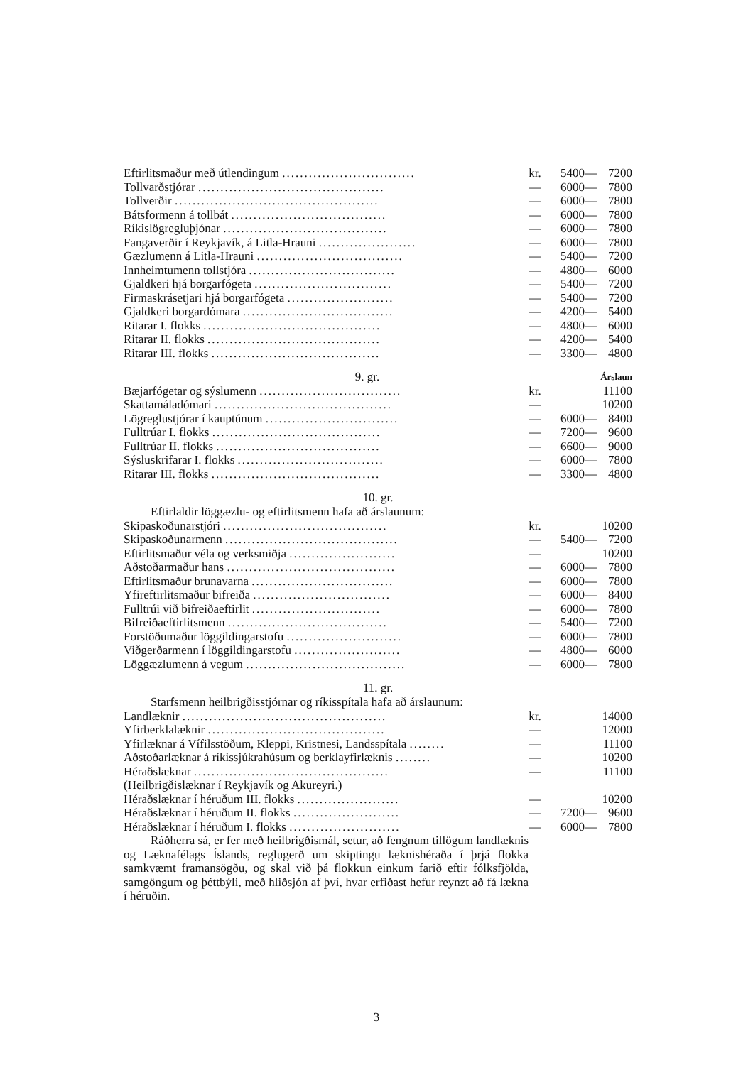| Eftirlitsmaður með útlendingum .............................. | kr. | 5400 | — | 7200 |
| Tollvarðstjórar .......................................... | — | 6000 | — | 7800 |
| Tollverðir .............................................. | — | 6000 | — | 7800 |
| Bátsformenn á tollbát ................................... | — | 6000 | — | 7800 |
| Ríkislögregluþjónar ..................................... | — | 6000 | — | 7800 |
| Fangaverðir í Reykjavík, á Litla-Hrauni ...................... | — | 6000 | — | 7800 |
| Gæzlumenn á Litla-Hrauni ................................. | — | 5400 | — | 7200 |
| Innheimtumenn tollstjóra ................................. | — | 4800 | — | 6000 |
| Gjaldkeri hjá borgarfógeta ............................... | — | 5400 | — | 7200 |
| Firmaskrásetjari hjá borgarfógeta ........................ | — | 5400 | — | 7200 |
| Gjaldkeri borgardómara .................................. | — | 4200 | — | 5400 |
| Ritarar I. flokks ........................................ | — | 4800 | — | 6000 |
| Ritarar II. flokks ....................................... | — | 4200 | — | 5400 |
| Ritarar III. flokks ...................................... | — | 3300 | — | 4800 |
| 9. gr. | Árslaun |
| Bæjarfógetar og sýslumenn ................................ | kr. | | | 11100 |
| Skattamáladómari ........................................ | — | | | 10200 |
| Lögreglustjórar í kauptúnum .............................. | — | 6000 | — | 8400 |
| Fulltrúar I. flokks ...................................... | — | 7200 | — | 9600 |
| Fulltrúar II. flokks ..................................... | — | 6600 | — | 9000 |
| Sýsluskrifarar I. flokks ................................. | — | 6000 | — | 7800 |
| Ritarar III. flokks ...................................... | — | 3300 | — | 4800 |
10. gr.
Eftirlaldir löggæzlu- og eftirlitsmenn hafa að árslaunum:
| Skipaskoðunarstjóri ..................................... | kr. | | | 10200 |
| Skipaskoðunarmenn ....................................... | — | 5400 | — | 7200 |
| Eftirlitsmaður véla og verksmiðja ........................ | — | | | 10200 |
| Aðstoðarmaður hans ...................................... | — | 6000 | — | 7800 |
| Eftirlitsmaður brunavarna ................................ | — | 6000 | — | 7800 |
| Yfireftirlitsmaður bifreiða ............................... | — | 6000 | — | 8400 |
| Fulltrúi við bifreiðaeftirlit ............................. | — | 6000 | — | 7800 |
| Bifreiðaeftirlitsmenn .................................... | — | 5400 | — | 7200 |
| Forstöðumaður löggildingarstofu .......................... | — | 6000 | — | 7800 |
| Viðgerðarmenn í löggildingarstofu ........................ | — | 4800 | — | 6000 |
| Löggæzlumenn á vegum .................................... | — | 6000 | — | 7800 |
11. gr.
Starfsmenn heilbrigðisstjórnar og ríkisspítala hafa að árslaunum:
| Landlæknir .............................................. | kr. | | | 14000 |
| Yfirberklalæknir ........................................ | — | | | 12000 |
| Yfirlæknar á Vífilsstöðum, Kleppi, Kristnesi, Landsspítala ........ | — | | | 11100 |
| Aðstoðarlæknar á ríkissjúkrahúsum og berklayfirlæknis ........ | — | | | 10200 |
| Héraðslæknar ............................................ | — | | | 11100 |
| (Heilbrigðislæknar í Reykjavík og Akureyri.) | | | | |
| Héraðslæknar í héruðum III. flokks ....................... | — | | | 10200 |
| Héraðslæknar í héruðum II. flokks ........................ | — | 7200 | — | 9600 |
| Héraðslæknar í héruðum I. flokks ......................... | — | 6000 | — | 7800 |
Ráðherra sá, er fer með heilbrigðismál, setur, að fengnum tillögum landlæknis og Læknafélags Íslands, reglugerð um skiptingu læknishéraða í þrjá flokka samkvæmt framansögðu, og skal við þá flokkun einkum farið eftir fólksfjölda, samgöngum og þéttbýli, með hliðsjón af því, hvar erfiðast hefur reynzt að fá lækna í héruðin.
3